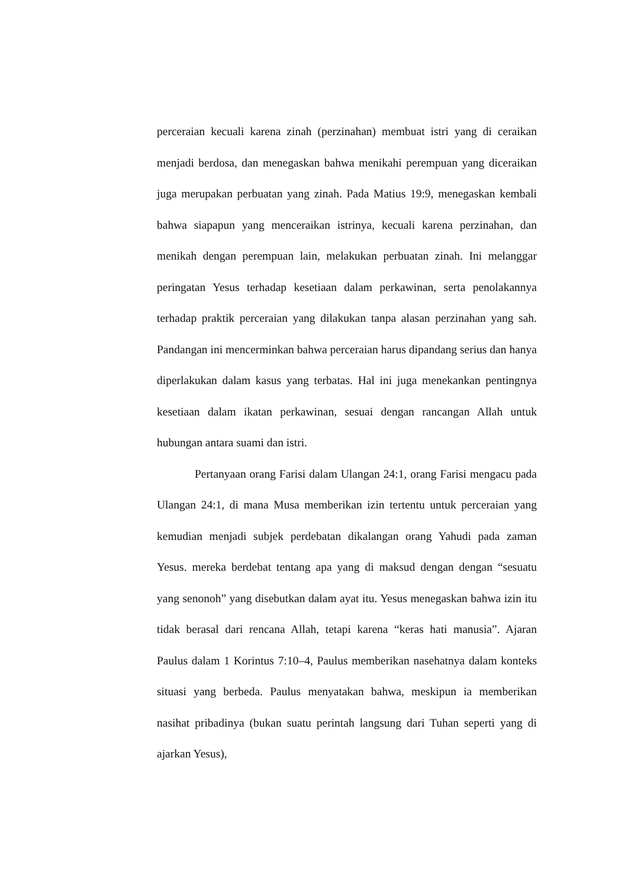perceraian kecuali karena zinah (perzinahan) membuat istri yang di ceraikan menjadi berdosa, dan menegaskan bahwa menikahi perempuan yang diceraikan juga merupakan perbuatan yang zinah. Pada Matius 19:9, menegaskan kembali bahwa siapapun yang menceraikan istrinya, kecuali karena perzinahan, dan menikah dengan perempuan lain, melakukan perbuatan zinah. Ini melanggar peringatan Yesus terhadap kesetiaan dalam perkawinan, serta penolakannya terhadap praktik perceraian yang dilakukan tanpa alasan perzinahan yang sah. Pandangan ini mencerminkan bahwa perceraian harus dipandang serius dan hanya diperlakukan dalam kasus yang terbatas. Hal ini juga menekankan pentingnya kesetiaan dalam ikatan perkawinan, sesuai dengan rancangan Allah untuk hubungan antara suami dan istri.
Pertanyaan orang Farisi dalam Ulangan 24:1, orang Farisi mengacu pada Ulangan 24:1, di mana Musa memberikan izin tertentu untuk perceraian yang kemudian menjadi subjek perdebatan dikalangan orang Yahudi pada zaman Yesus. mereka berdebat tentang apa yang di maksud dengan dengan “sesuatu yang senonoh” yang disebutkan dalam ayat itu. Yesus menegaskan bahwa izin itu tidak berasal dari rencana Allah, tetapi karena “keras hati manusia”. Ajaran Paulus dalam 1 Korintus 7:10–4, Paulus memberikan nasehatnya dalam konteks situasi yang berbeda. Paulus menyatakan bahwa, meskipun ia memberikan nasihat pribadinya (bukan suatu perintah langsung dari Tuhan seperti yang di ajarkan Yesus),